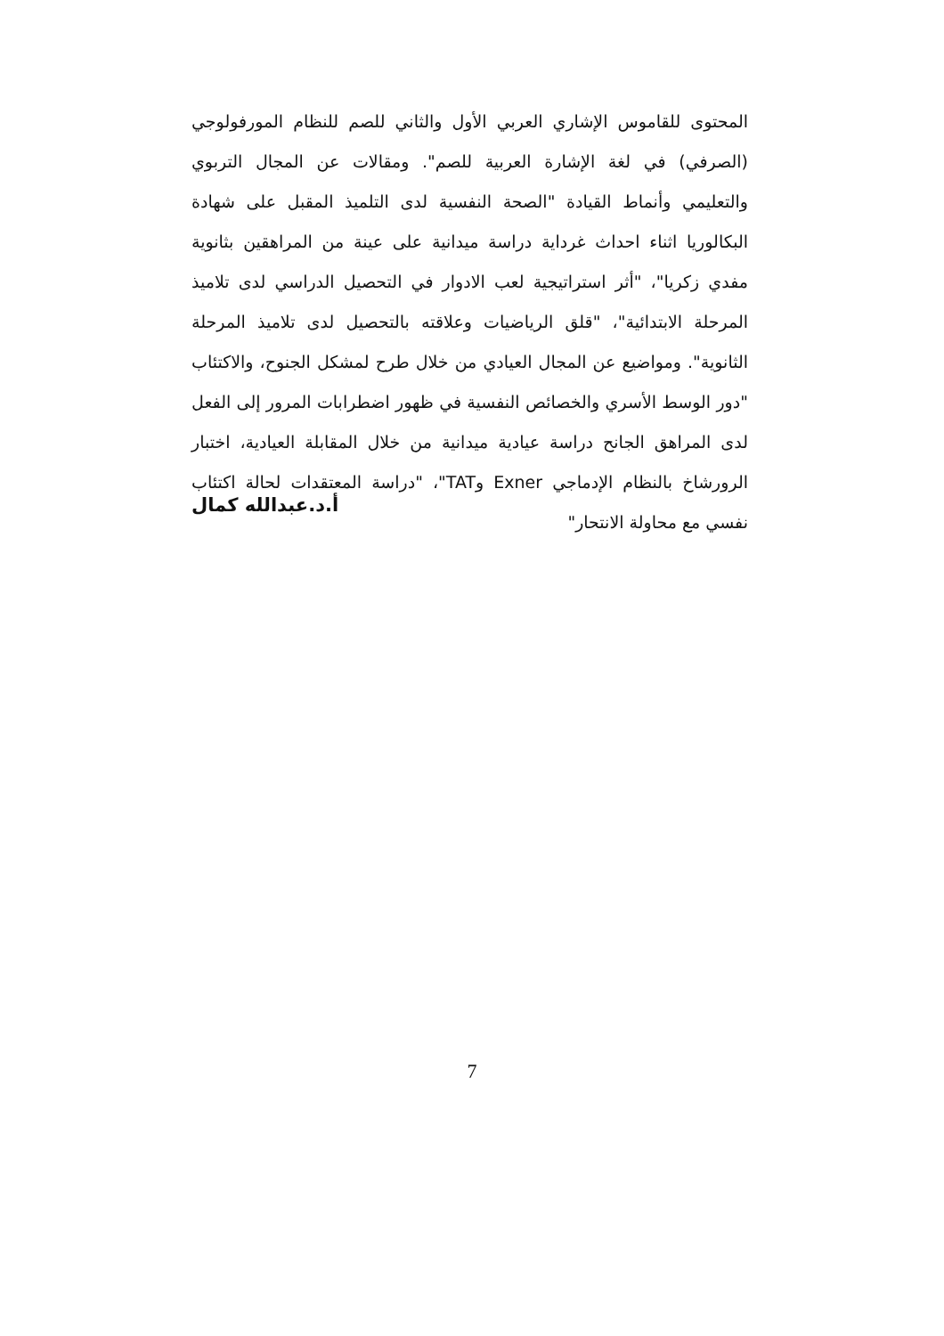المحتوى للقاموس الإشاري العربي الأول والثاني للصم للنظام المورفولوجي (الصرفي) في لغة الإشارة العربية للصم". ومقالات عن المجال التربوي والتعليمي وأنماط القيادة "الصحة النفسية لدى التلميذ المقبل على شهادة البكالوريا اثناء احداث غرداية دراسة ميدانية على عينة من المراهقين بثانوية مفدي زكريا"، "أثر استراتيجية لعب الادوار في التحصيل الدراسي لدى تلاميذ المرحلة الابتدائية"، "قلق الرياضيات وعلاقته بالتحصيل لدى تلاميذ المرحلة الثانوية". ومواضيع عن المجال العيادي من خلال طرح لمشكل الجنوح، والاكتئاب "دور الوسط الأسري والخصائص النفسية في ظهور اضطرابات المرور إلى الفعل لدى المراهق الجانح دراسة عيادية ميدانية من خلال المقابلة العيادية، اختبار الرورشاخ بالنظام الإدماجي Exner وTAT"، "دراسة المعتقدات لحالة اكتئاب نفسي مع محاولة الانتحار"
أ.د.عبدالله كمال
7